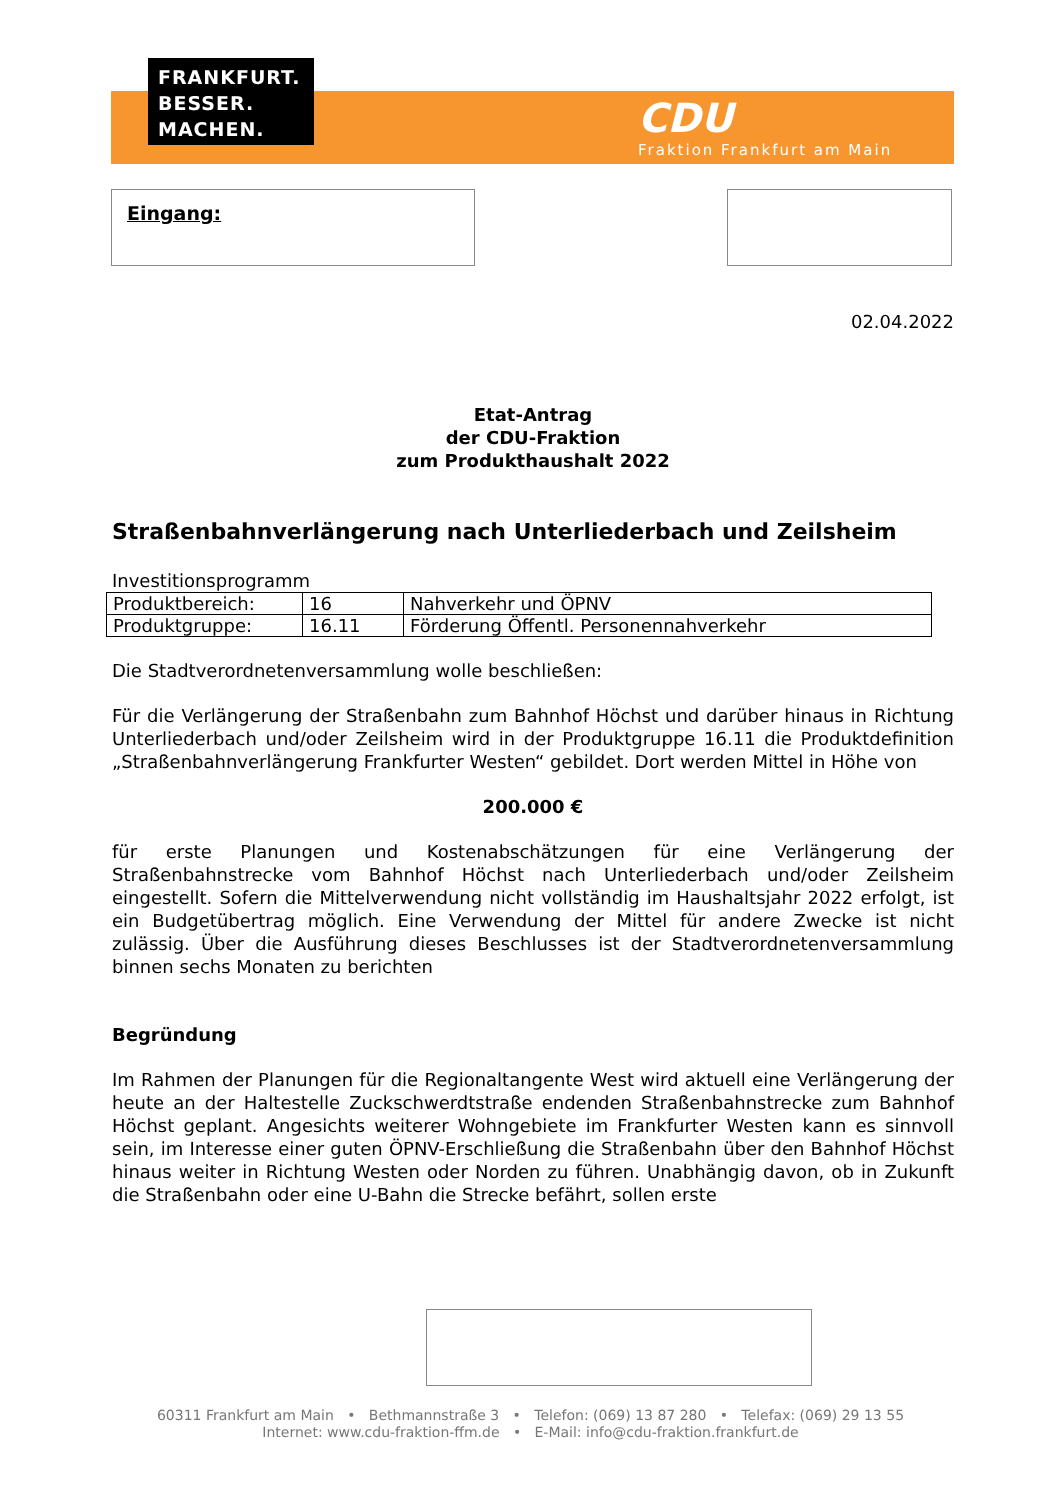FRANKFURT.
BESSER.
MACHEN.
CDU
Fraktion Frankfurt am Main
Eingang:
02.04.2022
Etat-Antrag
der CDU-Fraktion
zum Produkthaushalt 2022
Straßenbahnverlängerung nach Unterliederbach und Zeilsheim
Investitionsprogramm
| Produktbereich: | 16 | Nahverkehr und ÖPNV |
| Produktgruppe: | 16.11 | Förderung Öffentl. Personennahverkehr |
Die Stadtverordnetenversammlung wolle beschließen:
Für die Verlängerung der Straßenbahn zum Bahnhof Höchst und darüber hinaus in Richtung Unterliederbach und/oder Zeilsheim wird in der Produktgruppe 16.11 die Produktdefinition „Straßenbahnverlängerung Frankfurter Westen“ gebildet. Dort werden Mittel in Höhe von
200.000 €
für erste Planungen und Kostenabschätzungen für eine Verlängerung der Straßenbahnstrecke vom Bahnhof Höchst nach Unterliederbach und/oder Zeilsheim eingestellt. Sofern die Mittelverwendung nicht vollständig im Haushaltsjahr 2022 erfolgt, ist ein Budgetübertrag möglich. Eine Verwendung der Mittel für andere Zwecke ist nicht zulässig. Über die Ausführung dieses Beschlusses ist der Stadtverordnetenversammlung binnen sechs Monaten zu berichten
Begründung
Im Rahmen der Planungen für die Regionaltangente West wird aktuell eine Verlängerung der heute an der Haltestelle Zuckschwerdtstraße endenden Straßenbahnstrecke zum Bahnhof Höchst geplant. Angesichts weiterer Wohngebiete im Frankfurter Westen kann es sinnvoll sein, im Interesse einer guten ÖPNV-Erschließung die Straßenbahn über den Bahnhof Höchst hinaus weiter in Richtung Westen oder Norden zu führen. Unabhängig davon, ob in Zukunft die Straßenbahn oder eine U-Bahn die Strecke befährt, sollen erste
60311 Frankfurt am Main • Bethmannstraße 3 • Telefon: (069) 13 87 280 • Telefax: (069) 29 13 55
Internet: www.cdu-fraktion-ffm.de • E-Mail: info@cdu-fraktion.frankfurt.de